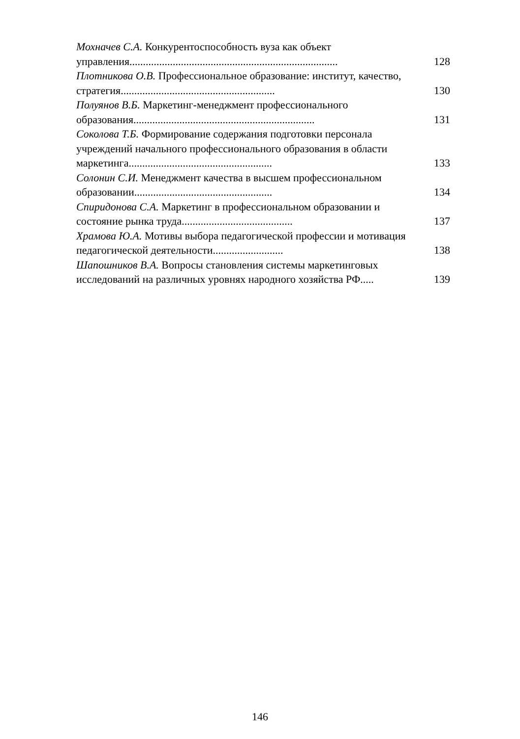Мохначев С.А. Конкурентоспособность вуза как объект управления.............................................................................
128
Плотникова О.В. Профессиональное образование: институт, качество, стратегия.........................................................
130
Полуянов В.Б. Маркетинг-менеджмент профессионального образования...................................................................
131
Соколова Т.Б. Формирование содержания подготовки персонала учреждений начального профессионального образования в области маркетинга.....................................................
133
Солонин С.И. Менеджмент качества в высшем профессиональном образовании...................................................
134
Спиридонова С.А. Маркетинг в профессиональном образовании и состояние рынка труда.........................................
137
Храмова Ю.А. Мотивы выбора педагогической профессии и мотивация педагогической деятельности..........................
138
Шапошников В.А. Вопросы становления системы маркетинговых исследований на различных уровнях народного хозяйства РФ.....
139
146